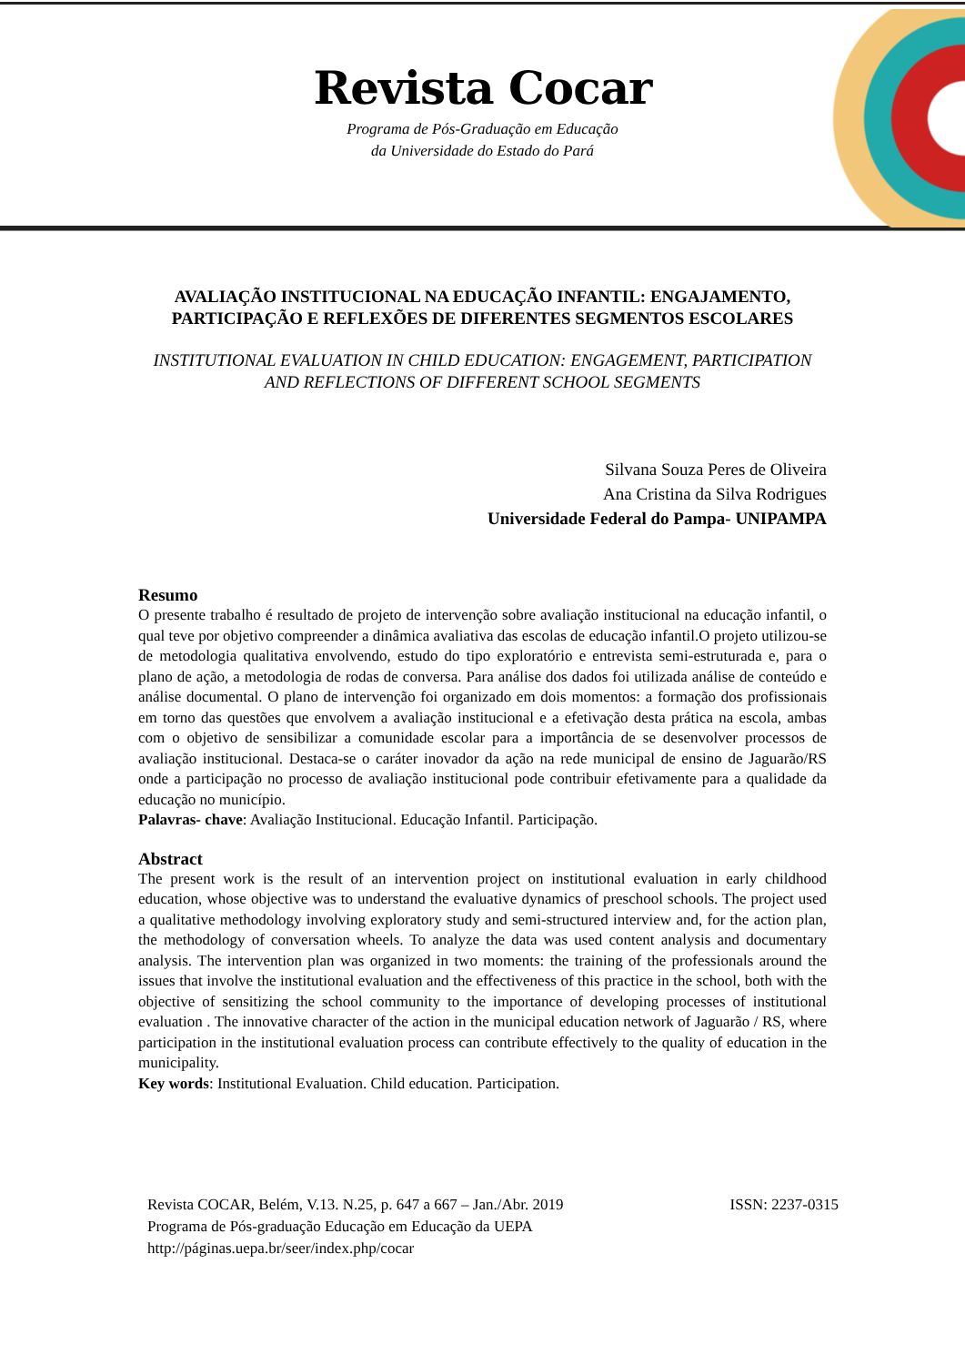Revista Cocar
Programa de Pós-Graduação em Educação
da Universidade do Estado do Pará
AVALIAÇÃO INSTITUCIONAL NA EDUCAÇÃO INFANTIL: ENGAJAMENTO, PARTICIPAÇÃO E REFLEXÕES DE DIFERENTES SEGMENTOS ESCOLARES
INSTITUTIONAL EVALUATION IN CHILD EDUCATION: ENGAGEMENT, PARTICIPATION AND REFLECTIONS OF DIFFERENT SCHOOL SEGMENTS
Silvana Souza Peres de Oliveira
Ana Cristina da Silva Rodrigues
Universidade Federal do Pampa- UNIPAMPA
Resumo
O presente trabalho é resultado de projeto de intervenção sobre avaliação institucional na educação infantil, o qual teve por objetivo compreender a dinâmica avaliativa das escolas de educação infantil.O projeto utilizou-se de metodologia qualitativa envolvendo, estudo do tipo exploratório e entrevista semi-estruturada e, para o plano de ação, a metodologia de rodas de conversa. Para análise dos dados foi utilizada análise de conteúdo e análise documental. O plano de intervenção foi organizado em dois momentos: a formação dos profissionais em torno das questões que envolvem a avaliação institucional e a efetivação desta prática na escola, ambas com o objetivo de sensibilizar a comunidade escolar para a importância de se desenvolver processos de avaliação institucional. Destaca-se o caráter inovador da ação na rede municipal de ensino de Jaguarão/RS onde a participação no processo de avaliação institucional pode contribuir efetivamente para a qualidade da educação no município.
Palavras- chave: Avaliação Institucional. Educação Infantil. Participação.
Abstract
The present work is the result of an intervention project on institutional evaluation in early childhood education, whose objective was to understand the evaluative dynamics of preschool schools. The project used a qualitative methodology involving exploratory study and semi-structured interview and, for the action plan, the methodology of conversation wheels. To analyze the data was used content analysis and documentary analysis. The intervention plan was organized in two moments: the training of the professionals around the issues that involve the institutional evaluation and the effectiveness of this practice in the school, both with the objective of sensitizing the school community to the importance of developing processes of institutional evaluation . The innovative character of the action in the municipal education network of Jaguarão / RS, where participation in the institutional evaluation process can contribute effectively to the quality of education in the municipality.
Key words: Institutional Evaluation. Child education. Participation.
Revista COCAR, Belém, V.13. N.25, p. 647 a 667 – Jan./Abr. 2019 ISSN: 2237-0315
Programa de Pós-graduação Educação em Educação da UEPA
http://páginas.uepa.br/seer/index.php/cocar